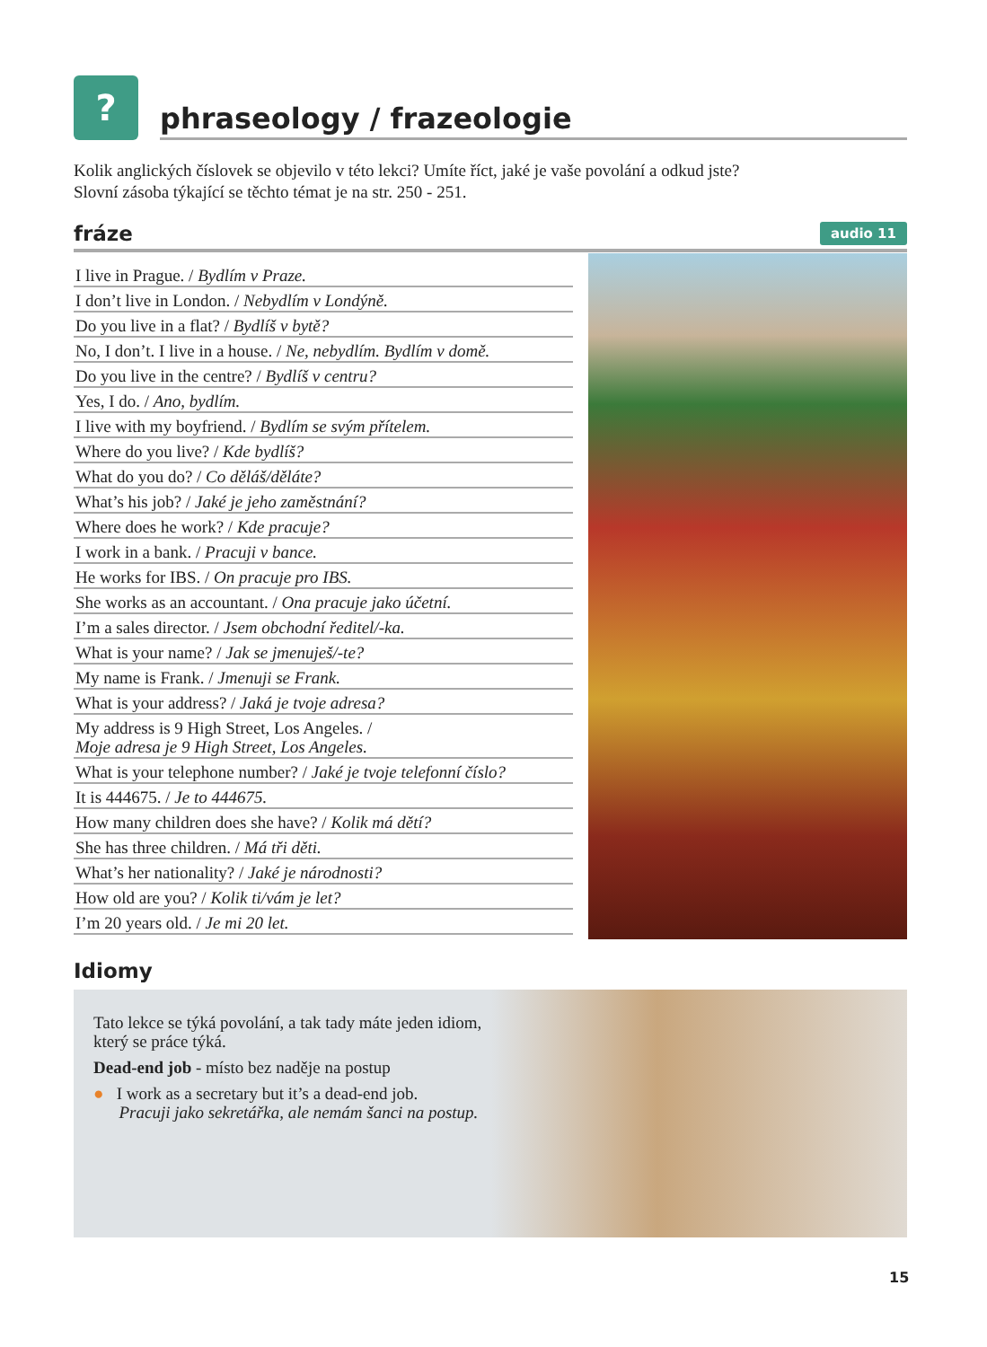?
phraseology / frazeologie
Kolik anglických číslovek se objevilo v této lekci? Umíte říct, jaké je vaše povolání a odkud jste?
Slovní zásoba týkající se těchto témat je na str. 250 - 251.
fráze
audio 11
I live in Prague. / Bydlím v Praze.
I don’t live in London. / Nebydlím v Londýně.
Do you live in a flat? / Bydlíš v bytě?
No, I don’t. I live in a house. / Ne, nebydlím. Bydlím v domě.
Do you live in the centre? / Bydlíš v centru?
Yes, I do. / Ano, bydlím.
I live with my boyfriend. / Bydlím se svým přítelem.
Where do you live? / Kde bydlíš?
What do you do? / Co děláš/děláte?
What’s his job? / Jaké je jeho zaměstnání?
Where does he work? / Kde pracuje?
I work in a bank. / Pracuji v bance.
He works for IBS. / On pracuje pro IBS.
She works as an accountant. / Ona pracuje jako účetní.
I’m a sales director. / Jsem obchodní ředitel/-ka.
What is your name? / Jak se jmenuješ/-te?
My name is Frank. / Jmenuji se Frank.
What is your address? / Jaká je tvoje adresa?
My address is 9 High Street, Los Angeles. /
Moje adresa je 9 High Street, Los Angeles.
What is your telephone number? / Jaké je tvoje telefonní číslo?
It is 444675. / Je to 444675.
How many children does she have? / Kolik má dětí?
She has three children. / Má tři děti.
What’s her nationality? / Jaké je národnosti?
How old are you? / Kolik ti/vám je let?
I’m 20 years old. / Je mi 20 let.
Idiomy
Tato lekce se týká povolání, a tak tady máte jeden idiom, který se práce týká.
Dead-end job - místo bez naděje na postup
● I work as a secretary but it’s a dead-end job.
Pracuji jako sekretářka, ale nemám šanci na postup.
15